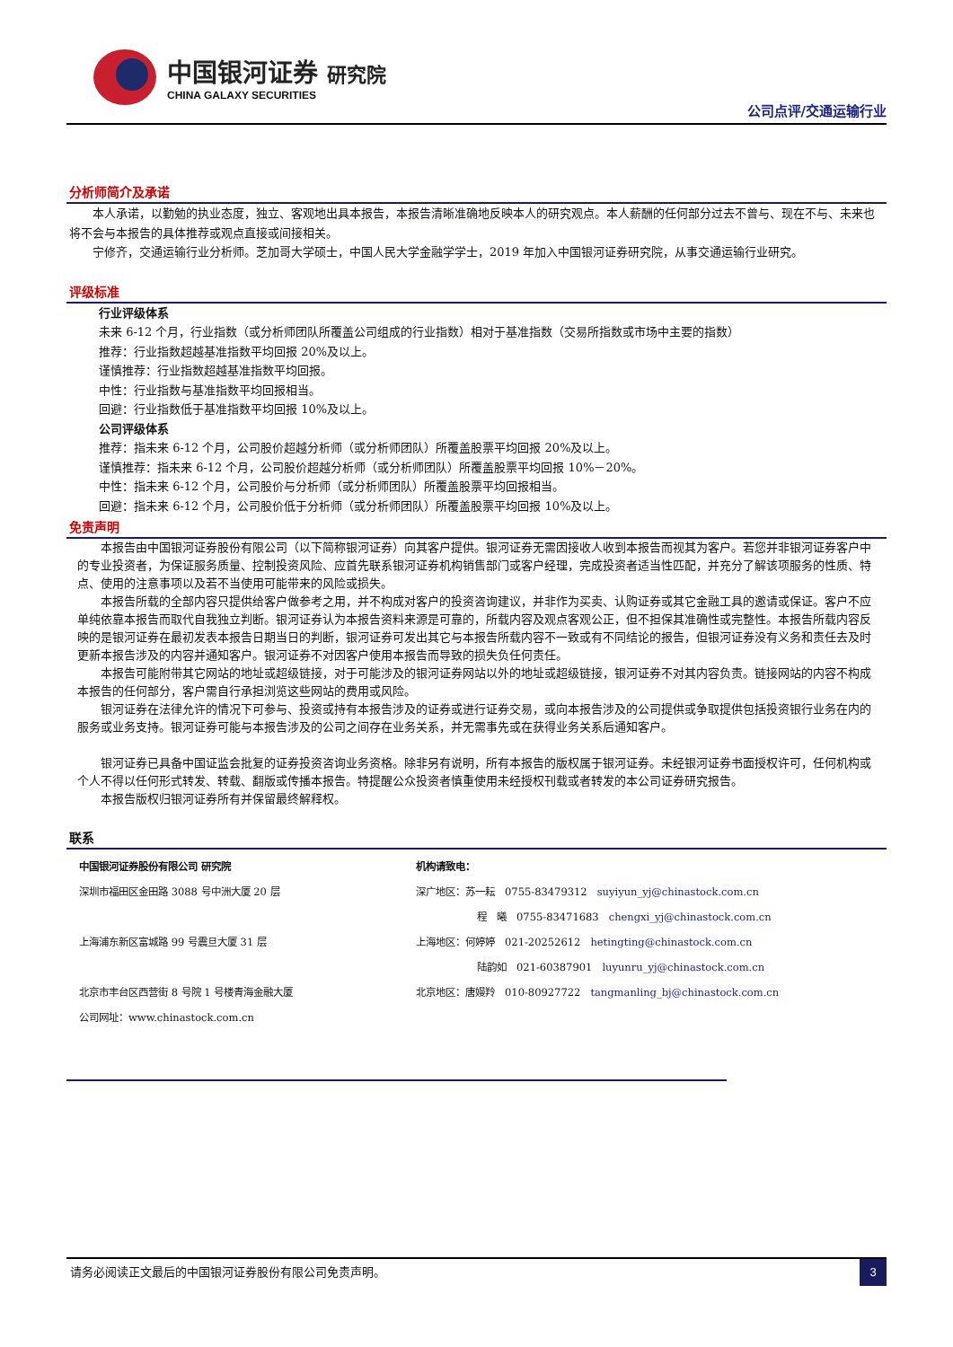中国银河证券 研究院
CHINA GALAXY SECURITIES
公司点评/交通运输行业
分析师简介及承诺
本人承诺，以勤勉的执业态度，独立、客观地出具本报告，本报告清晰准确地反映本人的研究观点。本人薪酬的任何部分过去不曾与、现在不与、未来也将不会与本报告的具体推荐或观点直接或间接相关。
宁修齐，交通运输行业分析师。芝加哥大学硕士，中国人民大学金融学学士，2019 年加入中国银河证券研究院，从事交通运输行业研究。
评级标准
行业评级体系
未来 6-12 个月，行业指数（或分析师团队所覆盖公司组成的行业指数）相对于基准指数（交易所指数或市场中主要的指数）
推荐：行业指数超越基准指数平均回报 20%及以上。
谨慎推荐：行业指数超越基准指数平均回报。
中性：行业指数与基准指数平均回报相当。
回避：行业指数低于基准指数平均回报 10%及以上。
公司评级体系
推荐：指未来 6-12 个月，公司股价超越分析师（或分析师团队）所覆盖股票平均回报 20%及以上。
谨慎推荐：指未来 6-12 个月，公司股价超越分析师（或分析师团队）所覆盖股票平均回报 10%－20%。
中性：指未来 6-12 个月，公司股价与分析师（或分析师团队）所覆盖股票平均回报相当。
回避：指未来 6-12 个月，公司股价低于分析师（或分析师团队）所覆盖股票平均回报 10%及以上。
免责声明
本报告由中国银河证券股份有限公司（以下简称银河证券）向其客户提供。银河证券无需因接收人收到本报告而视其为客户。若您并非银河证券客户中的专业投资者，为保证服务质量、控制投资风险、应首先联系银河证券机构销售部门或客户经理，完成投资者适当性匹配，并充分了解该项服务的性质、特点、使用的注意事项以及若不当使用可能带来的风险或损失。
本报告所载的全部内容只提供给客户做参考之用，并不构成对客户的投资咨询建议，并非作为买卖、认购证券或其它金融工具的邀请或保证。客户不应单纯依靠本报告而取代自我独立判断。银河证券认为本报告资料来源是可靠的，所载内容及观点客观公正，但不担保其准确性或完整性。本报告所载内容反映的是银河证券在最初发表本报告日期当日的判断，银河证券可发出其它与本报告所载内容不一致或有不同结论的报告，但银河证券没有义务和责任去及时更新本报告涉及的内容并通知客户。银河证券不对因客户使用本报告而导致的损失负任何责任。
本报告可能附带其它网站的地址或超级链接，对于可能涉及的银河证券网站以外的地址或超级链接，银河证券不对其内容负责。链接网站的内容不构成本报告的任何部分，客户需自行承担浏览这些网站的费用或风险。
银河证券在法律允许的情况下可参与、投资或持有本报告涉及的证券或进行证券交易，或向本报告涉及的公司提供或争取提供包括投资银行业务在内的服务或业务支持。银河证券可能与本报告涉及的公司之间存在业务关系，并无需事先或在获得业务关系后通知客户。
银河证券已具备中国证监会批复的证券投资咨询业务资格。除非另有说明，所有本报告的版权属于银河证券。未经银河证券书面授权许可，任何机构或个人不得以任何形式转发、转载、翻版或传播本报告。特提醒公众投资者慎重使用未经授权刊载或者转发的本公司证券研究报告。
本报告版权归银河证券所有并保留最终解释权。
联系
中国银河证券股份有限公司 研究院
深圳市福田区金田路 3088 号中洲大厦 20 层
上海浦东新区富城路 99 号震旦大厦 31 层
北京市丰台区西营街 8 号院 1 号楼青海金融大厦
公司网址：www.chinastock.com.cn
机构请致电：
深广地区：苏一耘　0755-83479312　suyiyun_yj@chinastock.com.cn
程　曦　0755-83471683　chengxi_yj@chinastock.com.cn
上海地区：何婷婷　021-20252612　hetingting@chinastock.com.cn
陆韵如　021-60387901　luyunru_yj@chinastock.com.cn
北京地区：唐嫚羚　010-80927722　tangmanling_bj@chinastock.com.cn
请务必阅读正文最后的中国银河证券股份有限公司免责声明。 3